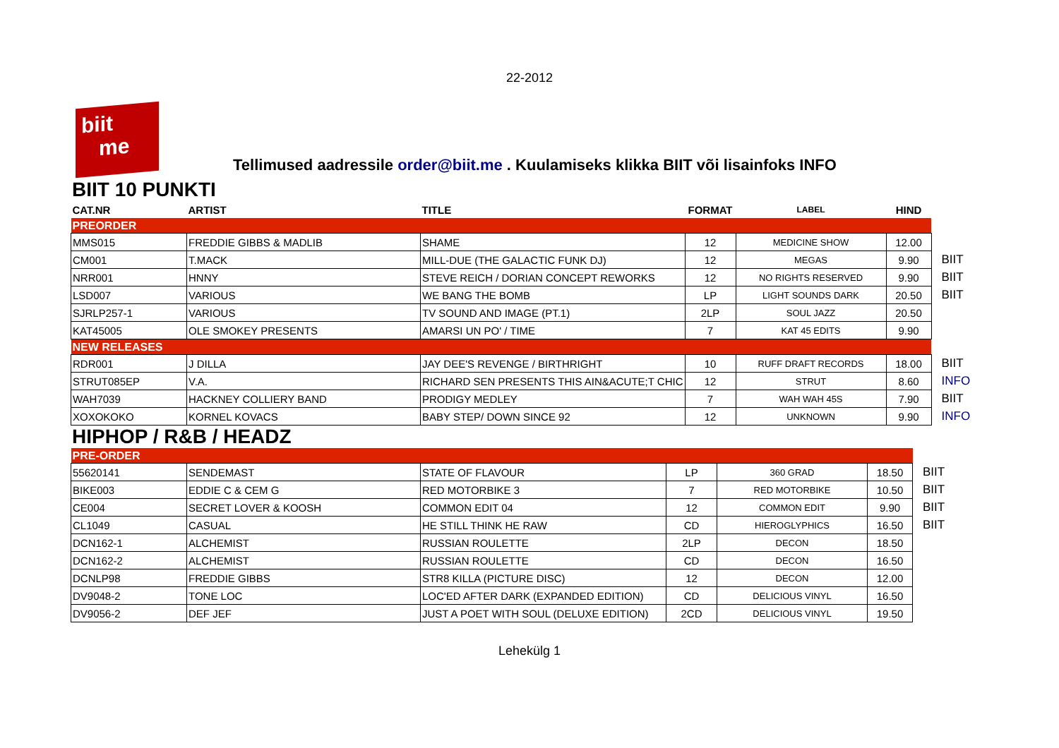22-2012
biit
me
Tellimused aadressile order@biit.me . Kuulamiseks klikka BIIT või lisainfoks INFO
BIIT 10 PUNKTI
| CAT.NR | ARTIST | TITLE | FORMAT | LABEL | HIND | |
| --- | --- | --- | --- | --- | --- | --- |
| PREORDER | | | | | | |
| MMS015 | FREDDIE GIBBS & MADLIB | SHAME | 12 | MEDICINE SHOW | 12.00 | |
| CM001 | T.MACK | MILL-DUE (THE GALACTIC FUNK DJ) | 12 | MEGAS | 9.90 | BIIT |
| NRR001 | HNNY | STEVE REICH / DORIAN CONCEPT REWORKS | 12 | NO RIGHTS RESERVED | 9.90 | BIIT |
| LSD007 | VARIOUS | WE BANG THE BOMB | LP | LIGHT SOUNDS DARK | 20.50 | BIIT |
| SJRLP257-1 | VARIOUS | TV SOUND AND IMAGE (PT.1) | 2LP | SOUL JAZZ | 20.50 | |
| KAT45005 | OLE SMOKEY PRESENTS | AMARSI UN PO' / TIME | 7 | KAT 45 EDITS | 9.90 | |
| NEW RELEASES | | | | | | |
| RDR001 | J DILLA | JAY DEE'S REVENGE / BIRTHRIGHT | 10 | RUFF DRAFT RECORDS | 18.00 | BIIT |
| STRUT085EP | V.A. | RICHARD SEN PRESENTS THIS AIN&ACUTE;T CHIC | 12 | STRUT | 8.60 | INFO |
| WAH7039 | HACKNEY COLLIERY BAND | PRODIGY MEDLEY | 7 | WAH WAH 45S | 7.90 | BIIT |
| XOXOKOKO | KORNEL KOVACS | BABY STEP/ DOWN SINCE 92 | 12 | UNKNOWN | 9.90 | INFO |
HIPHOP / R&B / HEADZ
| PRE-ORDER | | | | | | |
| 55620141 | SENDEMAST | STATE OF FLAVOUR | LP | 360 GRAD | 18.50 | BIIT |
| BIKE003 | EDDIE C & CEM G | RED MOTORBIKE 3 | 7 | RED MOTORBIKE | 10.50 | BIIT |
| CE004 | SECRET LOVER & KOOSH | COMMON EDIT 04 | 12 | COMMON EDIT | 9.90 | BIIT |
| CL1049 | CASUAL | HE STILL THINK HE RAW | CD | HIEROGLYPHICS | 16.50 | BIIT |
| DCN162-1 | ALCHEMIST | RUSSIAN ROULETTE | 2LP | DECON | 18.50 | |
| DCN162-2 | ALCHEMIST | RUSSIAN ROULETTE | CD | DECON | 16.50 | |
| DCNLP98 | FREDDIE GIBBS | STR8 KILLA (PICTURE DISC) | 12 | DECON | 12.00 | |
| DV9048-2 | TONE LOC | LOC'ED AFTER DARK (EXPANDED EDITION) | CD | DELICIOUS VINYL | 16.50 | |
| DV9056-2 | DEF JEF | JUST A POET WITH SOUL (DELUXE EDITION) | 2CD | DELICIOUS VINYL | 19.50 | |
Lehekülg 1